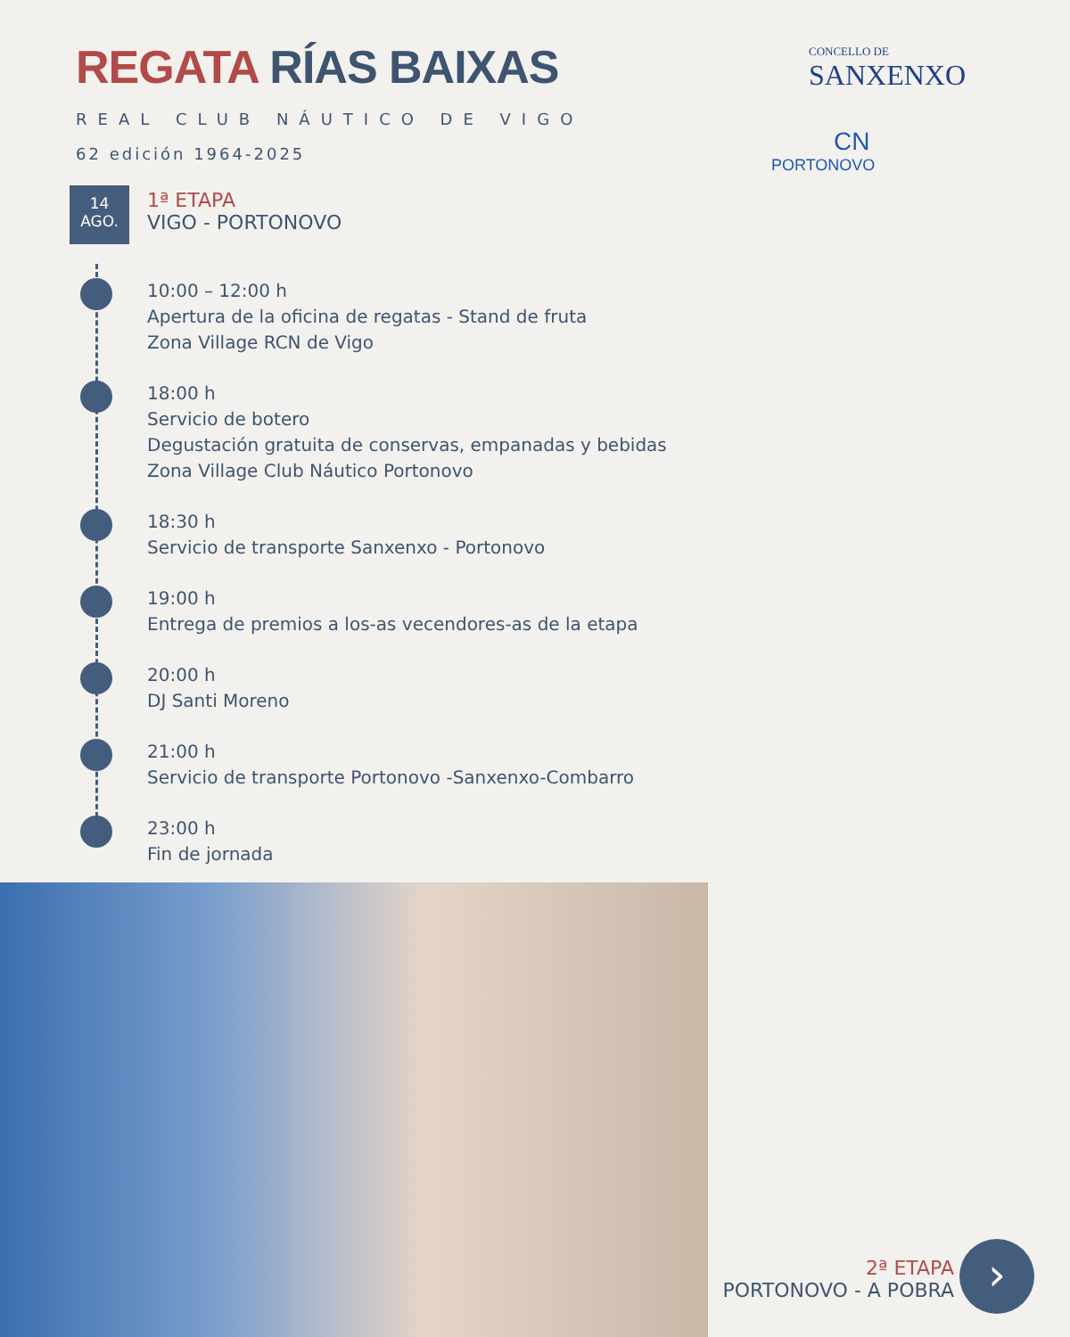REGATA RÍAS BAIXAS
REAL CLUB NÁUTICO DE VIGO
62 edición 1964-2025
CONCELLO DE
SANXENXO
CN
PORTONOVO
14
AGO.
1ª ETAPA
VIGO - PORTONOVO
10:00 – 12:00 h
Apertura de la oficina de regatas - Stand de fruta
Zona Village RCN de Vigo
18:00 h
Servicio de botero
Degustación gratuita de conservas, empanadas y bebidas
Zona Village Club Náutico Portonovo
18:30 h
Servicio de transporte Sanxenxo - Portonovo
19:00 h
Entrega de premios a los-as vecendores-as de la etapa
20:00 h
DJ Santi Moreno
21:00 h
Servicio de transporte Portonovo -Sanxenxo-Combarro
23:00 h
Fin de jornada
2ª ETAPA
PORTONOVO - A POBRA
›